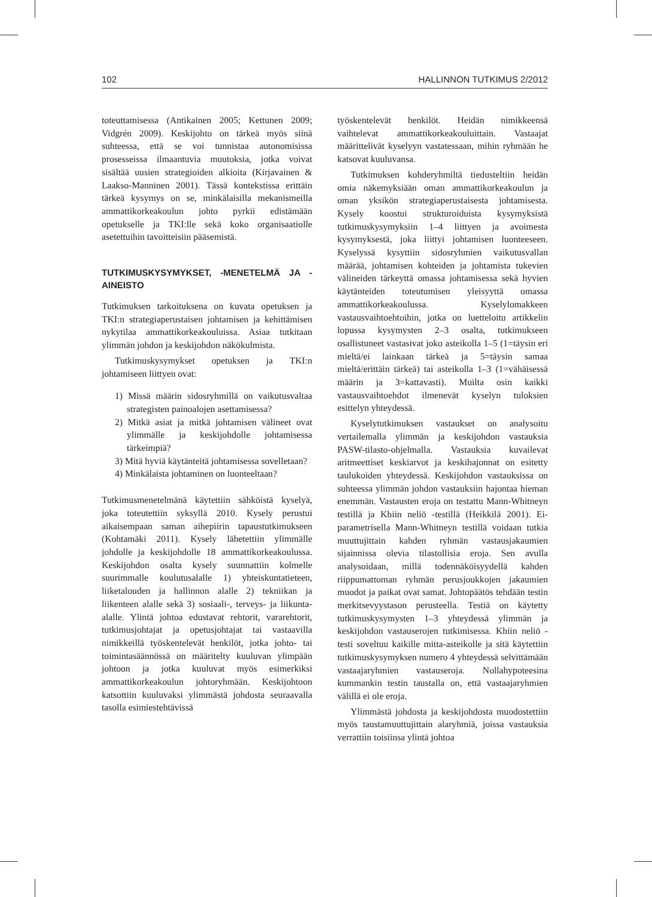102 HALLINNON TUTKIMUS 2/2012
toteuttamisessa (Antikainen 2005; Kettunen 2009; Vidgrén 2009). Keskijohto on tärkeä myös siinä suhteessa, että se voi tunnistaa autonomisissa prosesseissa ilmaantuvia muutoksia, jotka voivat sisältää uusien strategioiden alkioita (Kirjavainen & Laakso-Manninen 2001). Tässä kontekstissa erittäin tärkeä kysymys on se, minkälaisilla mekanismeilla ammattikorkeakoulun johto pyrkii edistämään opetukselle ja TKI:lle sekä koko organisaatiolle asetettuihin tavoitteisiin pääsemistä.
TUTKIMUSKYSYMYKSET, -MENETELMÄ JA -AINEISTO
Tutkimuksen tarkoituksena on kuvata opetuksen ja TKI:n strategiaperustaisen johtamisen ja kehittämisen nykytilaa ammattikorkeakouluissa. Asiaa tutkitaan ylimmän johdon ja keskijohdon näkökulmista.
Tutkimuskysymykset opetuksen ja TKI:n johtamiseen liittyen ovat:
1) Missä määrin sidosryhmillä on vaikutusvaltaa strategisten painoalojen asettamisessa?
2) Mitkä asiat ja mitkä johtamisen välineet ovat ylimmälle ja keskijohdolle johtamisessa tärkeimpiä?
3) Mitä hyviä käytänteitä johtamisessa sovelletaan?
4) Minkälaista johtaminen on luonteeltaan?
Tutkimusmenetelmänä käytettiin sähköistä kyselyä, joka toteutettiin syksyllä 2010. Kysely perustui aikaisempaan saman aihepiirin tapaustutkimukseen (Kohtamäki 2011). Kysely lähetettiin ylimmälle johdolle ja keskijohdolle 18 ammattikorkeakoulussa. Keskijohdon osalta kysely suunnattiin kolmelle suurimmalle koulutusalalle 1) yhteiskuntatieteen, liiketalouden ja hallinnon alalle 2) tekniikan ja liikenteen alalle sekä 3) sosiaali-, terveys- ja liikunta-alalle. Ylintä johtoa edustavat rehtorit, vararehtorit, tutkimusjohtajat ja opetusjohtajat tai vastaavilla nimikkeillä työskentelevät henkilöt, jotka johto- tai toimintasäännössä on määritelty kuuluvan ylimpään johtoon ja jotka kuuluvat myös esimerkiksi ammattikorkeakoulun johtoryhmään. Keskijohtoon katsottiin kuuluvaksi ylimmästä johdosta seuraavalla tasolla esimiestehtävissä
työskentelevät henkilöt. Heidän nimikkeensä vaihtelevat ammattikorkeakouluittain. Vastaajat määrittelivät kyselyyn vastatessaan, mihin ryhmään he katsovat kuuluvansa.
Tutkimuksen kohderyhmiltä tiedusteltiin heidän omia näkemyksiään oman ammattikorkeakoulun ja oman yksikön strategiaperustaisesta johtamisesta. Kysely koostui strukturoiduista kysymyksistä tutkimuskysymyksiin 1–4 liittyen ja avoimesta kysymyksestä, joka liittyi johtamisen luonteeseen. Kyselyssä kysyttiin sidosryhmien vaikutusvallan määrää, johtamisen kohteiden ja johtamista tukevien välineiden tärkeyttä omassa johtamisessa sekä hyvien käytänteiden toteutumisen yleisyyttä omassa ammattikorkeakoulussa. Kyselylomakkeen vastausvaihtoehtoihin, jotka on luetteloitu artikkelin lopussa kysymysten 2–3 osalta, tutkimukseen osallistuneet vastasivat joko asteikolla 1–5 (1=täysin eri mieltä/ei lainkaan tärkeä ja 5=täysin samaa mieltä/erittäin tärkeä) tai asteikolla 1–3 (1=vähäisessä määrin ja 3=kattavasti). Muilta osin kaikki vastausvaihtoehdot ilmenevät kyselyn tuloksien esittelyn yhteydessä.
Kyselytutkimuksen vastaukset on analysoitu vertailemalla ylimmän ja keskijohdon vastauksia PASW-tilasto-ohjelmalla. Vastauksia kuvailevat aritmeettiset keskiarvot ja keskihajonnat on esitetty taulukoiden yhteydessä. Keskijohdon vastauksissa on suhteessa ylimmän johdon vastauksiin hajontaa hieman enemmän. Vastausten eroja on testattu Mann-Whitneyn testillä ja Khiin neliö -testillä (Heikkilä 2001). Ei-parametrisella Mann-Whitneyn testillä voidaan tutkia muuttujittain kahden ryhmän vastausjakaumien sijainnissa olevia tilastollisia eroja. Sen avulla analysoidaan, millä todennäköisyydellä kahden riippumattoman ryhmän perusjoukkojen jakaumien muodot ja paikat ovat samat. Johtopäätös tehdään testin merkitsevyystason perusteella. Testiä on käytetty tutkimuskysymysten 1–3 yhteydessä ylimmän ja keskijohdon vastauserojen tutkimisessa. Khiin neliö -testi soveltuu kaikille mitta-asteikolle ja sitä käytettiin tutkimuskysymyksen numero 4 yhteydessä selvittämään vastaajaryhmien vastauseroja. Nollahypoteesina kummankin testin taustalla on, että vastaajaryhmien välillä ei ole eroja.
Ylimmästä johdosta ja keskijohdosta muodostettiin myös taustamuuttujittain alaryhmiä, joissa vastauksia verrattiin toisiinsa ylintä johtoa